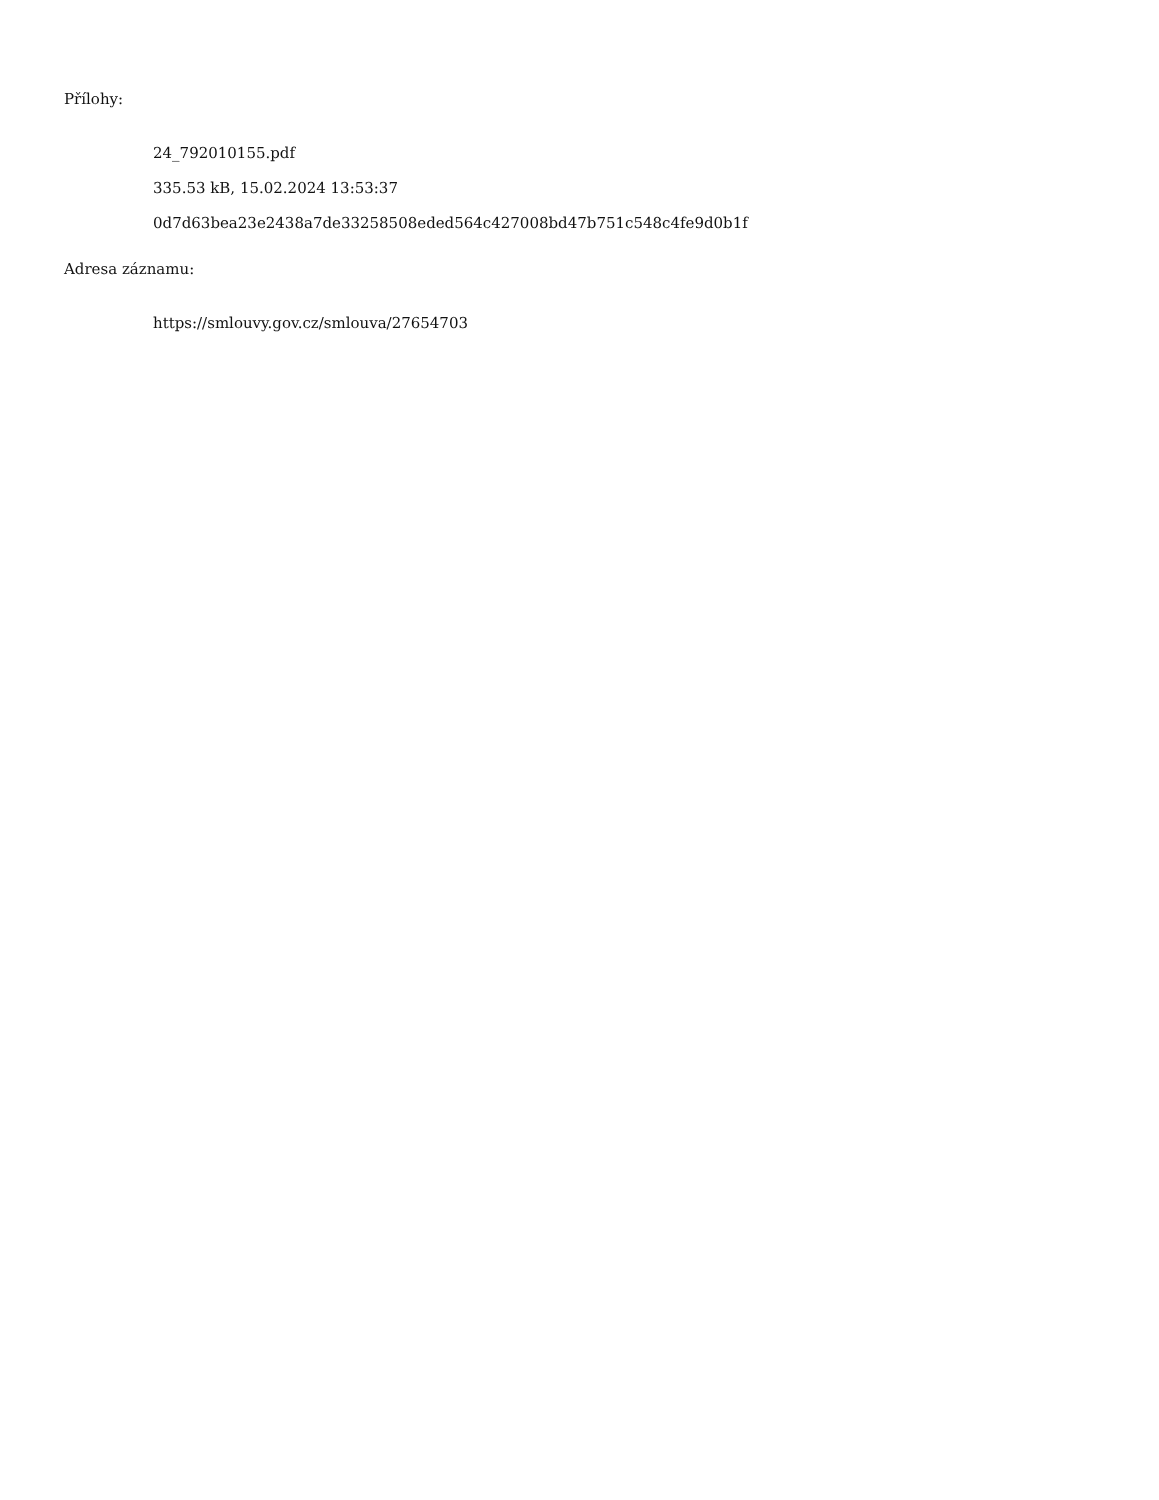Přílohy:
24_792010155.pdf
335.53 kB, 15.02.2024 13:53:37
0d7d63bea23e2438a7de33258508eded564c427008bd47b751c548c4fe9d0b1f
Adresa záznamu:
https://smlouvy.gov.cz/smlouva/27654703